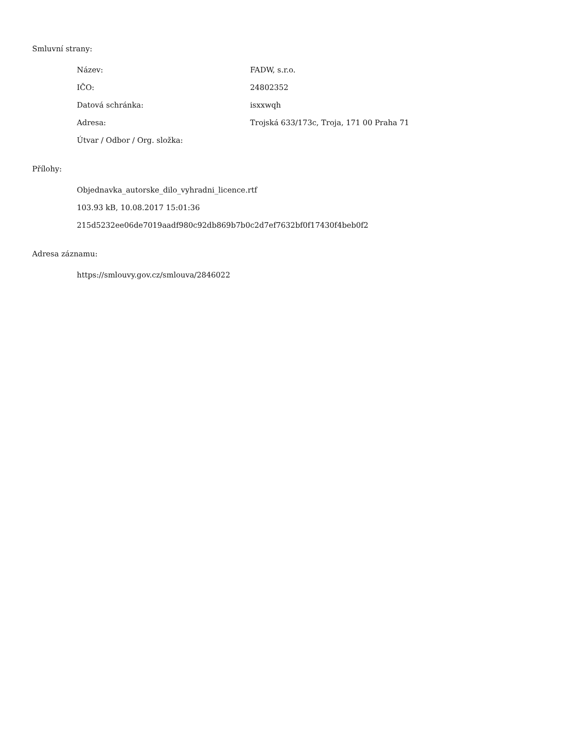Smluvní strany:
| Název: | FADW, s.r.o. |
| IČO: | 24802352 |
| Datová schránka: | isxxwqh |
| Adresa: | Trojská 633/173c, Troja, 171 00 Praha 71 |
| Útvar / Odbor / Org. složka: | |
Přílohy:
Objednavka_autorske_dilo_vyhradni_licence.rtf
103.93 kB, 10.08.2017 15:01:36
215d5232ee06de7019aadf980c92db869b7b0c2d7ef7632bf0f17430f4beb0f2
Adresa záznamu:
https://smlouvy.gov.cz/smlouva/2846022